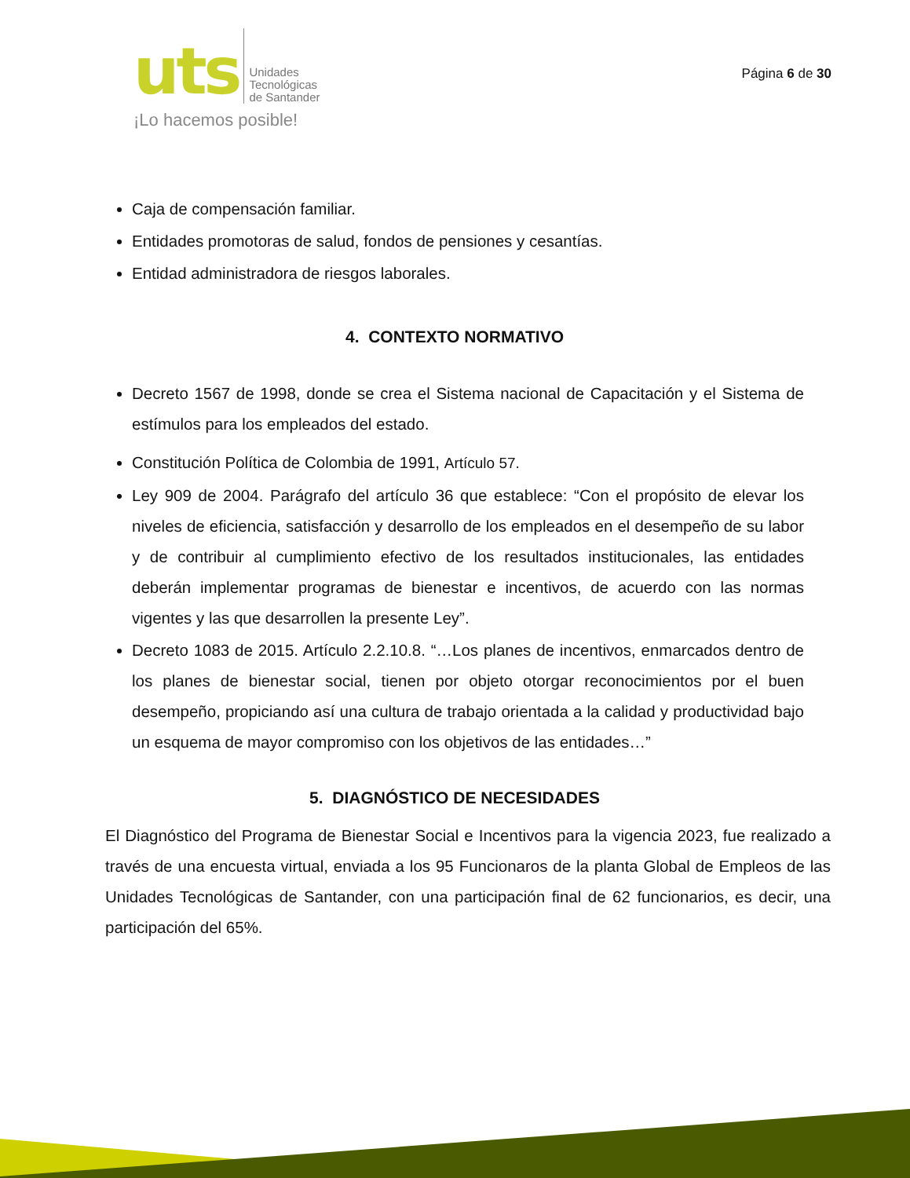uts Unidades
Tecnológicas
de Santander
¡Lo hacemos posible!
Página 6 de 30
Caja de compensación familiar.
Entidades promotoras de salud, fondos de pensiones y cesantías.
Entidad administradora de riesgos laborales.
4. CONTEXTO NORMATIVO
Decreto 1567 de 1998, donde se crea el Sistema nacional de Capacitación y el Sistema de estímulos para los empleados del estado.
Constitución Política de Colombia de 1991, Artículo 57.
Ley 909 de 2004. Parágrafo del artículo 36 que establece: “Con el propósito de elevar los niveles de eficiencia, satisfacción y desarrollo de los empleados en el desempeño de su labor y de contribuir al cumplimiento efectivo de los resultados institucionales, las entidades deberán implementar programas de bienestar e incentivos, de acuerdo con las normas vigentes y las que desarrollen la presente Ley”.
Decreto 1083 de 2015. Artículo 2.2.10.8. “…Los planes de incentivos, enmarcados dentro de los planes de bienestar social, tienen por objeto otorgar reconocimientos por el buen desempeño, propiciando así una cultura de trabajo orientada a la calidad y productividad bajo un esquema de mayor compromiso con los objetivos de las entidades…”
5. DIAGNÓSTICO DE NECESIDADES
El Diagnóstico del Programa de Bienestar Social e Incentivos para la vigencia 2023, fue realizado a través de una encuesta virtual, enviada a los 95 Funcionaros de la planta Global de Empleos de las Unidades Tecnológicas de Santander, con una participación final de 62 funcionarios, es decir, una participación del 65%.